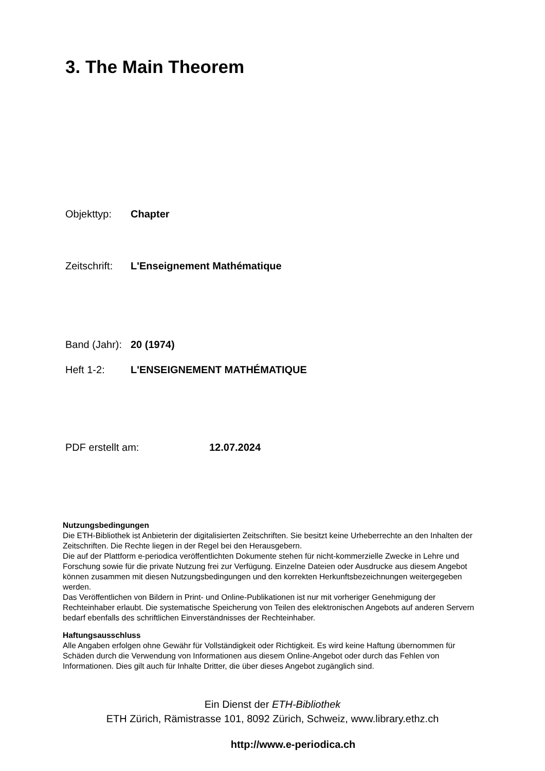3. The Main Theorem
Objekttyp: Chapter
Zeitschrift: L'Enseignement Mathématique
Band (Jahr): 20 (1974)
Heft 1-2: L'ENSEIGNEMENT MATHÉMATIQUE
PDF erstellt am: 12.07.2024
Nutzungsbedingungen
Die ETH-Bibliothek ist Anbieterin der digitalisierten Zeitschriften. Sie besitzt keine Urheberrechte an den Inhalten der Zeitschriften. Die Rechte liegen in der Regel bei den Herausgebern.
Die auf der Plattform e-periodica veröffentlichten Dokumente stehen für nicht-kommerzielle Zwecke in Lehre und Forschung sowie für die private Nutzung frei zur Verfügung. Einzelne Dateien oder Ausdrucke aus diesem Angebot können zusammen mit diesen Nutzungsbedingungen und den korrekten Herkunftsbezeichnungen weitergegeben werden.
Das Veröffentlichen von Bildern in Print- und Online-Publikationen ist nur mit vorheriger Genehmigung der Rechteinhaber erlaubt. Die systematische Speicherung von Teilen des elektronischen Angebots auf anderen Servern bedarf ebenfalls des schriftlichen Einverständnisses der Rechteinhaber.
Haftungsausschluss
Alle Angaben erfolgen ohne Gewähr für Vollständigkeit oder Richtigkeit. Es wird keine Haftung übernommen für Schäden durch die Verwendung von Informationen aus diesem Online-Angebot oder durch das Fehlen von Informationen. Dies gilt auch für Inhalte Dritter, die über dieses Angebot zugänglich sind.
Ein Dienst der ETH-Bibliothek
ETH Zürich, Rämistrasse 101, 8092 Zürich, Schweiz, www.library.ethz.ch
http://www.e-periodica.ch